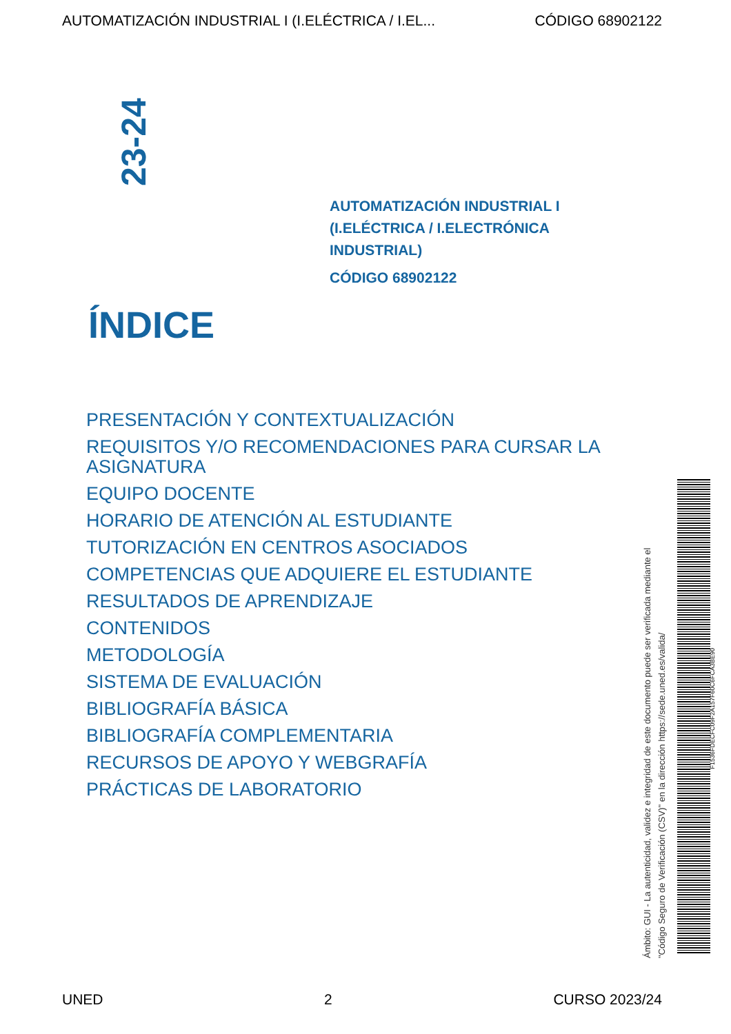AUTOMATIZACIÓN INDUSTRIAL I (I.ELÉCTRICA / I.EL... CÓDIGO 68902122
23-24
AUTOMATIZACIÓN INDUSTRIAL I
(I.ELÉCTRICA / I.ELECTRÓNICA
INDUSTRIAL)
CÓDIGO 68902122
ÍNDICE
PRESENTACIÓN Y CONTEXTUALIZACIÓN
REQUISITOS Y/O RECOMENDACIONES PARA CURSAR LA ASIGNATURA
EQUIPO DOCENTE
HORARIO DE ATENCIÓN AL ESTUDIANTE
TUTORIZACIÓN EN CENTROS ASOCIADOS
COMPETENCIAS QUE ADQUIERE EL ESTUDIANTE
RESULTADOS DE APRENDIZAJE
CONTENIDOS
METODOLOGÍA
SISTEMA DE EVALUACIÓN
BIBLIOGRAFÍA BÁSICA
BIBLIOGRAFÍA COMPLEMENTARIA
RECURSOS DE APOYO Y WEBGRAFÍA
PRÁCTICAS DE LABORATORIO
Ámbito: GUI - La autenticidad, validez e integridad de este documento puede ser verificada mediante el
"Código Seguro de Verificación (CSV)" en la dirección https://sede.uned.es/valida/
F1536FDECFC09F2A157F60C6FCA3BE90
UNED 2 CURSO 2023/24